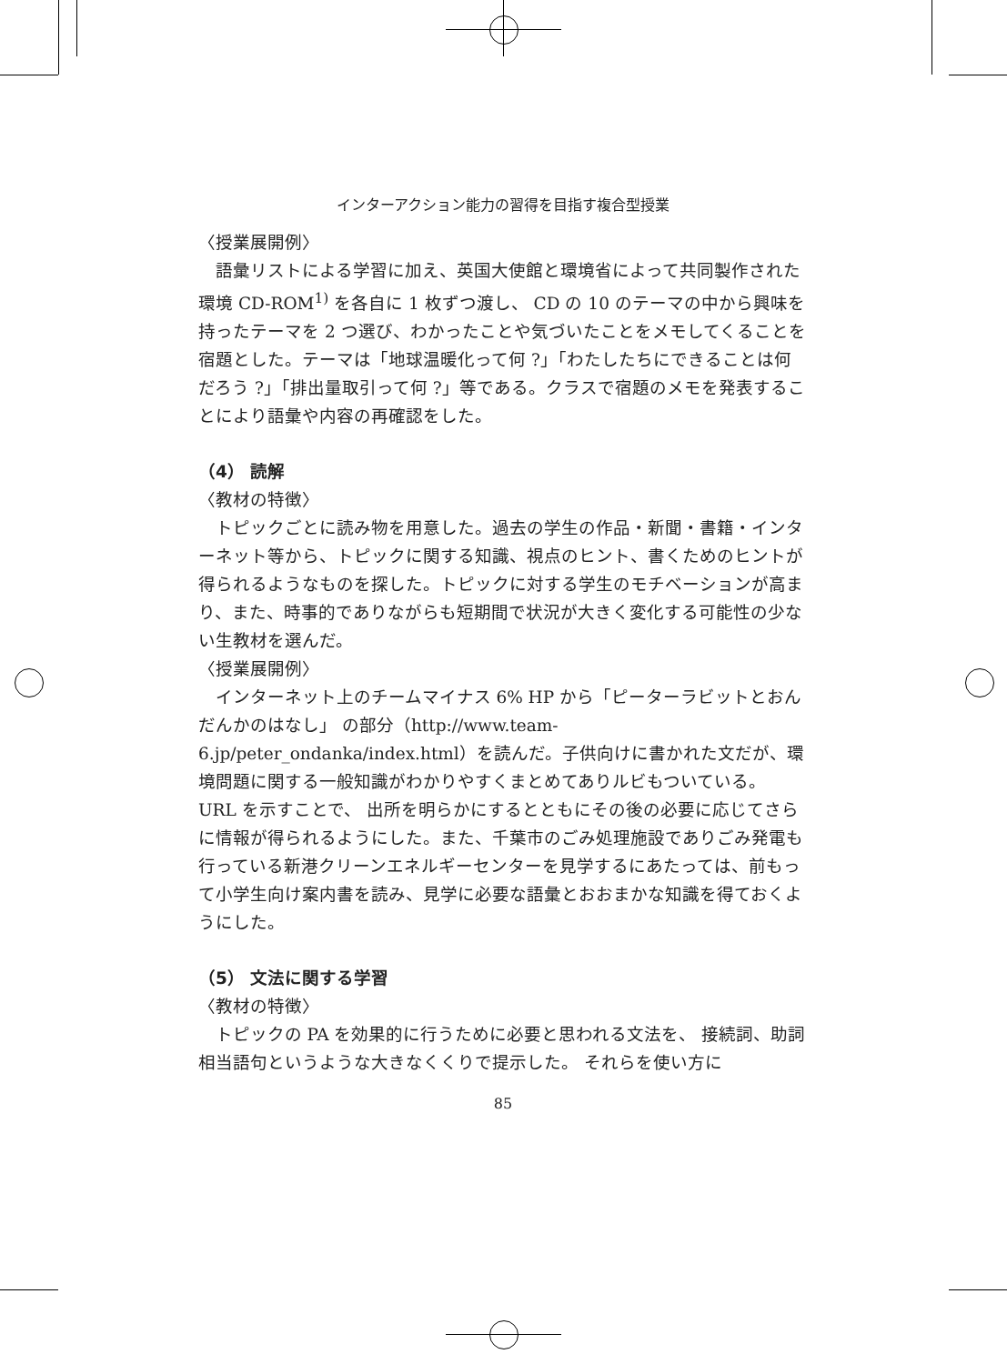インターアクション能力の習得を目指す複合型授業
〈授業展開例〉
語彙リストによる学習に加え、英国大使館と環境省によって共同製作された環境 CD-ROM<sup>1)</sup> を各自に 1 枚ずつ渡し、 CD の 10 のテーマの中から興味を持ったテーマを 2 つ選び、わかったことや気づいたことをメモしてくることを宿題とした。テーマは「地球温暖化って何 ?」「わたしたちにできることは何だろう ?」「排出量取引って何 ?」等である。クラスで宿題のメモを発表することにより語彙や内容の再確認をした。
（4） 読解
〈教材の特徴〉
トピックごとに読み物を用意した。過去の学生の作品・新聞・書籍・インターネット等から、トピックに関する知識、視点のヒント、書くためのヒントが得られるようなものを探した。トピックに対する学生のモチベーションが高まり、また、時事的でありながらも短期間で状況が大きく変化する可能性の少ない生教材を選んだ。
〈授業展開例〉
インターネット上のチームマイナス 6% HP から「ピーターラビットとおんだんかのはなし」 の部分（http://www.team-6.jp/peter_ondanka/index.html）を読んだ。子供向けに書かれた文だが、環境問題に関する一般知識がわかりやすくまとめてありルビもついている。 URL を示すことで、 出所を明らかにするとともにその後の必要に応じてさらに情報が得られるようにした。また、千葉市のごみ処理施設でありごみ発電も行っている新港クリーンエネルギーセンターを見学するにあたっては、前もって小学生向け案内書を読み、見学に必要な語彙とおおまかな知識を得ておくようにした。
（5） 文法に関する学習
〈教材の特徴〉
トピックの PA を効果的に行うために必要と思われる文法を、 接続詞、助詞相当語句というような大きなくくりで提示した。 それらを使い方に
85